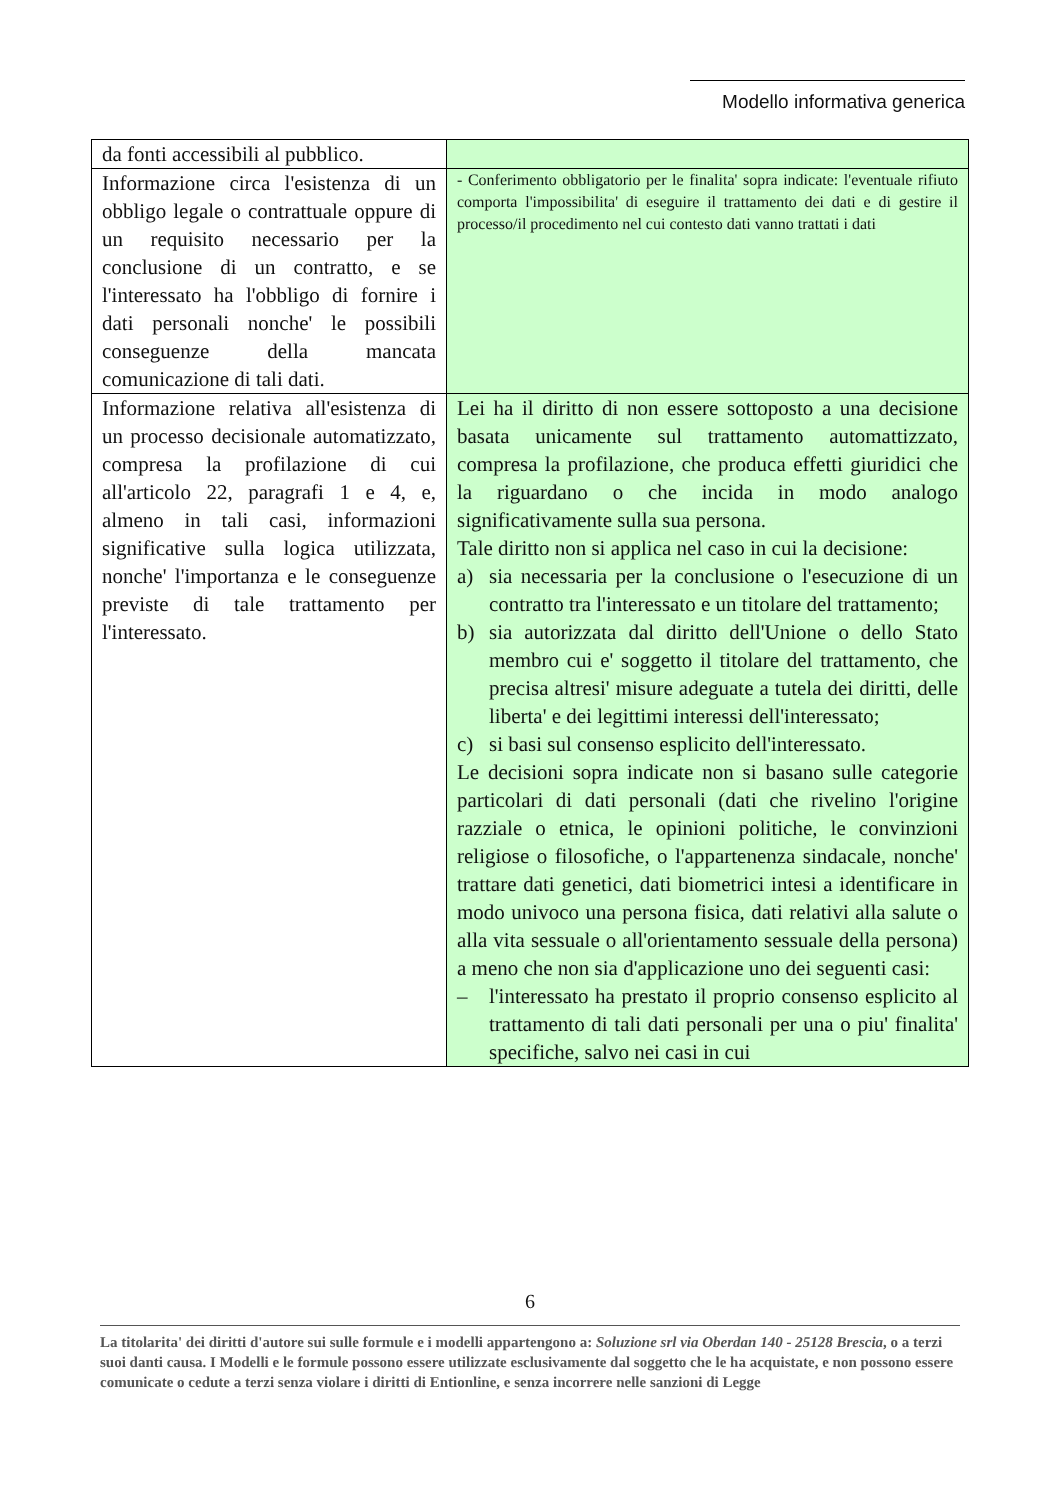Modello informativa generica
| da fonti accessibili al pubblico. | |
| Informazione circa l'esistenza di un obbligo legale o contrattuale oppure di un requisito necessario per la conclusione di un contratto, e se l'interessato ha l'obbligo di fornire i dati personali nonche' le possibili conseguenze della mancata comunicazione di tali dati. | - Conferimento obbligatorio per le finalita' sopra indicate: l'eventuale rifiuto comporta l'impossibilita' di eseguire il trattamento dei dati e di gestire il processo/il procedimento nel cui contesto dati vanno trattati i dati |
| Informazione relativa all'esistenza di un processo decisionale automatizzato, compresa la profilazione di cui all'articolo 22, paragrafi 1 e 4, e, almeno in tali casi, informazioni significative sulla logica utilizzata, nonche' l'importanza e le conseguenze previste di tale trattamento per l'interessato. | Lei ha il diritto di non essere sottoposto a una decisione basata unicamente sul trattamento automattizzato, compresa la profilazione, che produca effetti giuridici che la riguardano o che incida in modo analogo significativamente sulla sua persona. Tale diritto non si applica nel caso in cui la decisione: a) sia necessaria per la conclusione o l'esecuzione di un contratto tra l'interessato e un titolare del trattamento; b) sia autorizzata dal diritto dell'Unione o dello Stato membro cui e' soggetto il titolare del trattamento, che precisa altresi' misure adeguate a tutela dei diritti, delle liberta' e dei legittimi interessi dell'interessato; c) si basi sul consenso esplicito dell'interessato. Le decisioni sopra indicate non si basano sulle categorie particolari di dati personali (dati che rivelino l'origine razziale o etnica, le opinioni politiche, le convinzioni religiose o filosofiche, o l'appartenenza sindacale, nonche' trattare dati genetici, dati biometrici intesi a identificare in modo univoco una persona fisica, dati relativi alla salute o alla vita sessuale o all'orientamento sessuale della persona) a meno che non sia d'applicazione uno dei seguenti casi: – l'interessato ha prestato il proprio consenso esplicito al trattamento di tali dati personali per una o piu' finalita' specifiche, salvo nei casi in cui |
6
La titolarita' dei diritti d'autore sui sulle formule e i modelli appartengono a: Soluzione srl via Oberdan 140 - 25128 Brescia, o a terzi suoi danti causa. I Modelli e le formule possono essere utilizzate esclusivamente dal soggetto che le ha acquistate, e non possono essere comunicate o cedute a terzi senza violare i diritti di Entionline, e senza incorrere nelle sanzioni di Legge